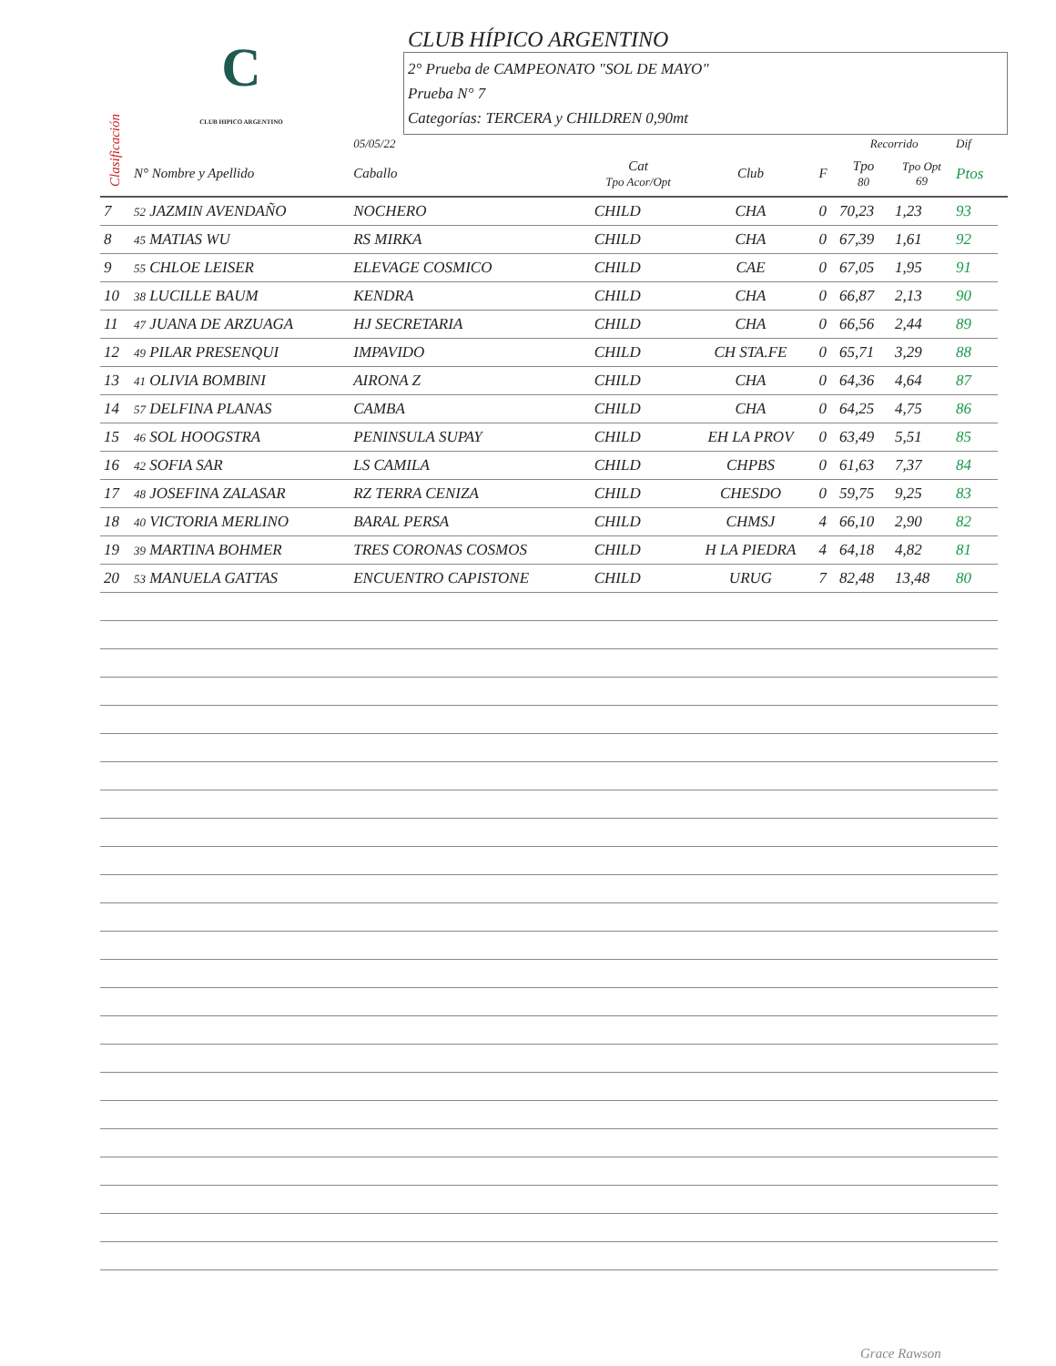C
CLUB HIPICO ARGENTINO
CLUB HÍPICO ARGENTINO
2° Prueba de CAMPEONATO "SOL DE MAYO"
Prueba N° 7
Categorías: TERCERA y CHILDREN 0,90mt
Clasificación
| | | 05/05/22 | | | | Recorrido | | Dif | |
| | N° Nombre y Apellido | Caballo | Cat Tpo Acor/Opt | Club | F | Tpo 80 | Tpo Opt 69 | Ptos | |
| 7 | 52 JAZMIN AVENDAÑO | NOCHERO | CHILD | CHA | 0 | 70,23 | 1,23 | 93 | |
| 8 | 45 MATIAS WU | RS MIRKA | CHILD | CHA | 0 | 67,39 | 1,61 | 92 | |
| 9 | 55 CHLOE LEISER | ELEVAGE COSMICO | CHILD | CAE | 0 | 67,05 | 1,95 | 91 | |
| 10 | 38 LUCILLE BAUM | KENDRA | CHILD | CHA | 0 | 66,87 | 2,13 | 90 | |
| 11 | 47 JUANA DE ARZUAGA | HJ SECRETARIA | CHILD | CHA | 0 | 66,56 | 2,44 | 89 | |
| 12 | 49 PILAR PRESENQUI | IMPAVIDO | CHILD | CH STA.FE | 0 | 65,71 | 3,29 | 88 | |
| 13 | 41 OLIVIA BOMBINI | AIRONA Z | CHILD | CHA | 0 | 64,36 | 4,64 | 87 | |
| 14 | 57 DELFINA PLANAS | CAMBA | CHILD | CHA | 0 | 64,25 | 4,75 | 86 | |
| 15 | 46 SOL HOOGSTRA | PENINSULA SUPAY | CHILD | EH LA PROV | 0 | 63,49 | 5,51 | 85 | |
| 16 | 42 SOFIA SAR | LS CAMILA | CHILD | CHPBS | 0 | 61,63 | 7,37 | 84 | |
| 17 | 48 JOSEFINA ZALASAR | RZ TERRA CENIZA | CHILD | CHESDO | 0 | 59,75 | 9,25 | 83 | |
| 18 | 40 VICTORIA MERLINO | BARAL PERSA | CHILD | CHMSJ | 4 | 66,10 | 2,90 | 82 | |
| 19 | 39 MARTINA BOHMER | TRES CORONAS COSMOS | CHILD | H LA PIEDRA | 4 | 64,18 | 4,82 | 81 | |
| 20 | 53 MANUELA GATTAS | ENCUENTRO CAPISTONE | CHILD | URUG | 7 | 82,48 | 13,48 | 80 | |
Grace Rawson